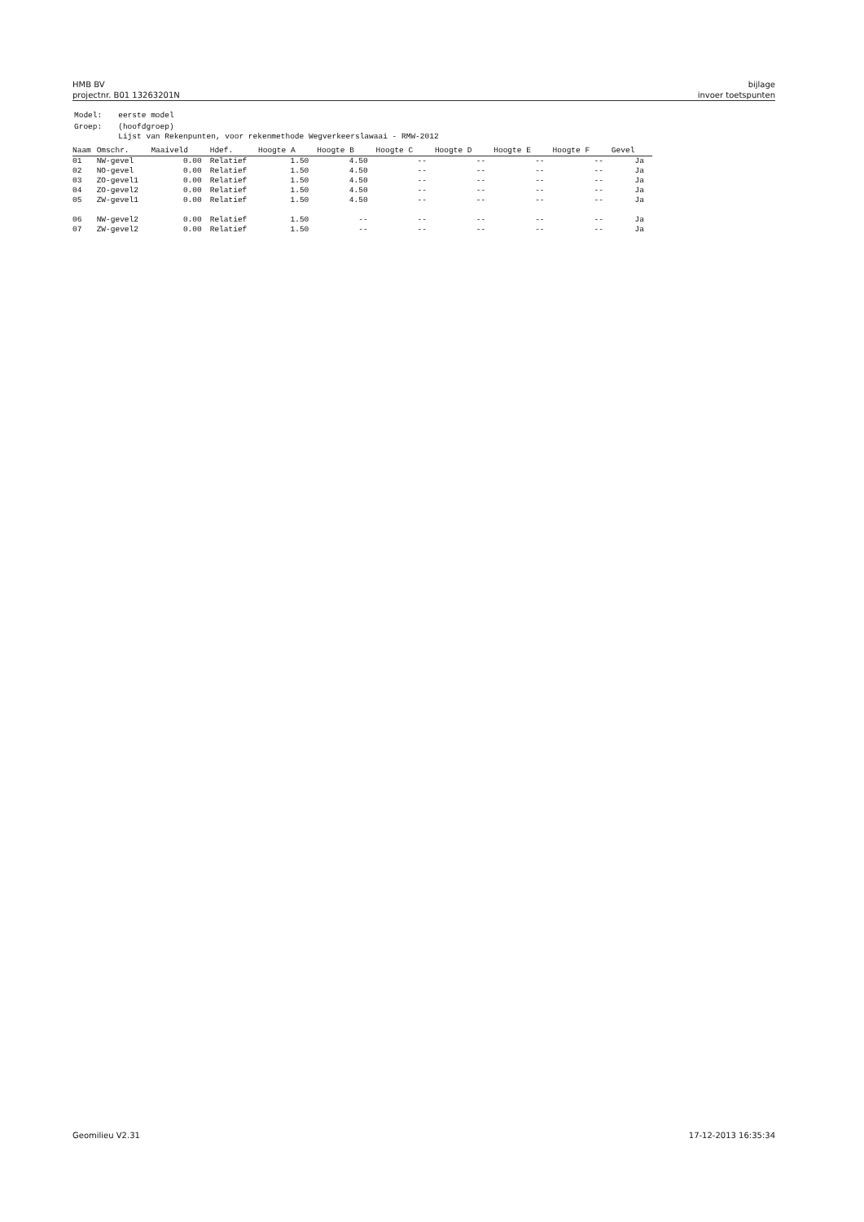HMB BV
projectnr. B01 13263201N
bijlage
invoer toetspunten
| Model: | eerste model |
| Groep: | (hoofdgroep) Lijst van Rekenpunten, voor rekenmethode Wegverkeerslawaai - RMW-2012 |
| Naam | Omschr. | Maaiveld | Hdef. | Hoogte A | Hoogte B | Hoogte C | Hoogte D | Hoogte E | Hoogte F | Gevel |
| --- | --- | --- | --- | --- | --- | --- | --- | --- | --- | --- |
| 01 | NW-gevel | 0.00 | Relatief | 1.50 | 4.50 | -- | -- | -- | -- | Ja |
| 02 | NO-gevel | 0.00 | Relatief | 1.50 | 4.50 | -- | -- | -- | -- | Ja |
| 03 | ZO-gevel1 | 0.00 | Relatief | 1.50 | 4.50 | -- | -- | -- | -- | Ja |
| 04 | ZO-gevel2 | 0.00 | Relatief | 1.50 | 4.50 | -- | -- | -- | -- | Ja |
| 05 | ZW-gevel1 | 0.00 | Relatief | 1.50 | 4.50 | -- | -- | -- | -- | Ja |
| 06 | NW-gevel2 | 0.00 | Relatief | 1.50 | -- | -- | -- | -- | -- | Ja |
| 07 | ZW-gevel2 | 0.00 | Relatief | 1.50 | -- | -- | -- | -- | -- | Ja |
Geomilieu V2.31 17-12-2013 16:35:34